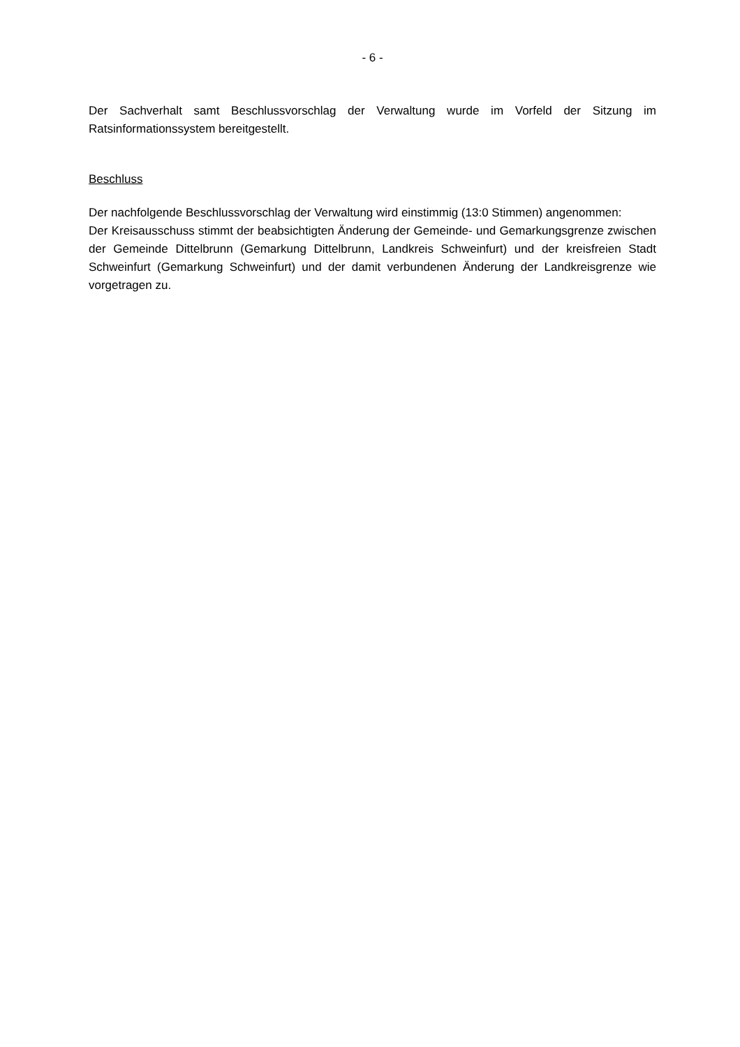- 6 -
Der Sachverhalt samt Beschlussvorschlag der Verwaltung wurde im Vorfeld der Sitzung im Ratsinformationssystem bereitgestellt.
Beschluss
Der nachfolgende Beschlussvorschlag der Verwaltung wird einstimmig (13:0 Stimmen) angenommen:
Der Kreisausschuss stimmt der beabsichtigten Änderung der Gemeinde- und Gemarkungsgrenze zwischen der Gemeinde Dittelbrunn (Gemarkung Dittelbrunn, Landkreis Schweinfurt) und der kreisfreien Stadt Schweinfurt (Gemarkung Schweinfurt) und der damit verbundenen Änderung der Landkreisgrenze wie vorgetragen zu.